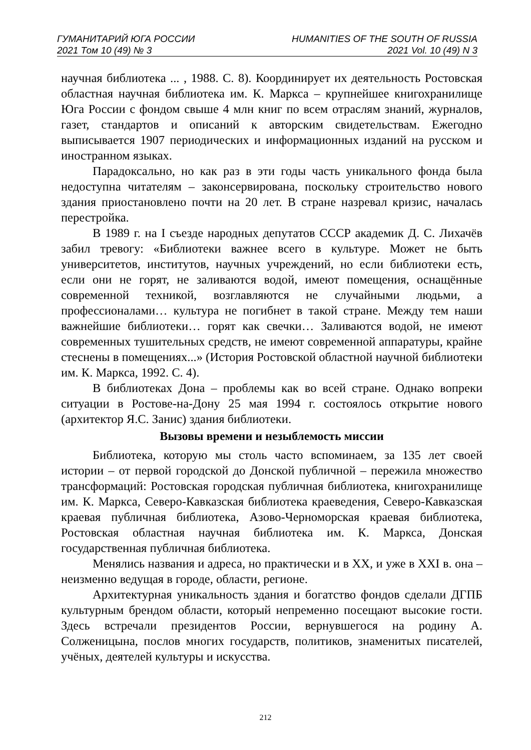ГУМАНИТАРИЙ ЮГА РОССИИ
2021 Том 10 (49) № 3
HUMANITIES OF THE SOUTH OF RUSSIA
2021 Vol. 10 (49) N 3
научная библиотека ... , 1988. С. 8). Координирует их деятельность Ростовская областная научная библиотека им. К. Маркса – крупнейшее книгохранилище Юга России с фондом свыше 4 млн книг по всем отраслям знаний, журналов, газет, стандартов и описаний к авторским свидетельствам. Ежегодно выписывается 1907 периодических и информационных изданий на русском и иностранном языках.
Парадоксально, но как раз в эти годы часть уникального фонда была недоступна читателям – законсервирована, поскольку строительство нового здания приостановлено почти на 20 лет. В стране назревал кризис, началась перестройка.
В 1989 г. на I съезде народных депутатов СССР академик Д. С. Лихачёв забил тревогу: «Библиотеки важнее всего в культуре. Может не быть университетов, институтов, научных учреждений, но если библиотеки есть, если они не горят, не заливаются водой, имеют помещения, оснащённые современной техникой, возглавляются не случайными людьми, а профессионалами… культура не погибнет в такой стране. Между тем наши важнейшие библиотеки… горят как свечки… Заливаются водой, не имеют современных тушительных средств, не имеют современной аппаратуры, крайне стеснены в помещениях...» (История Ростовской областной научной библиотеки им. К. Маркса, 1992. С. 4).
В библиотеках Дона – проблемы как во всей стране. Однако вопреки ситуации в Ростове-на-Дону 25 мая 1994 г. состоялось открытие нового (архитектор Я.С. Занис) здания библиотеки.
Вызовы времени и незыблемость миссии
Библиотека, которую мы столь часто вспоминаем, за 135 лет своей истории – от первой городской до Донской публичной – пережила множество трансформаций: Ростовская городская публичная библиотека, книгохранилище им. К. Маркса, Северо-Кавказская библиотека краеведения, Северо-Кавказская краевая публичная библиотека, Азово-Черноморская краевая библиотека, Ростовская областная научная библиотека им. К. Маркса, Донская государственная публичная библиотека.
Менялись названия и адреса, но практически и в XX, и уже в XXI в. она – неизменно ведущая в городе, области, регионе.
Архитектурная уникальность здания и богатство фондов сделали ДГПБ культурным брендом области, который непременно посещают высокие гости. Здесь встречали президентов России, вернувшегося на родину А. Солженицына, послов многих государств, политиков, знаменитых писателей, учёных, деятелей культуры и искусства.
212